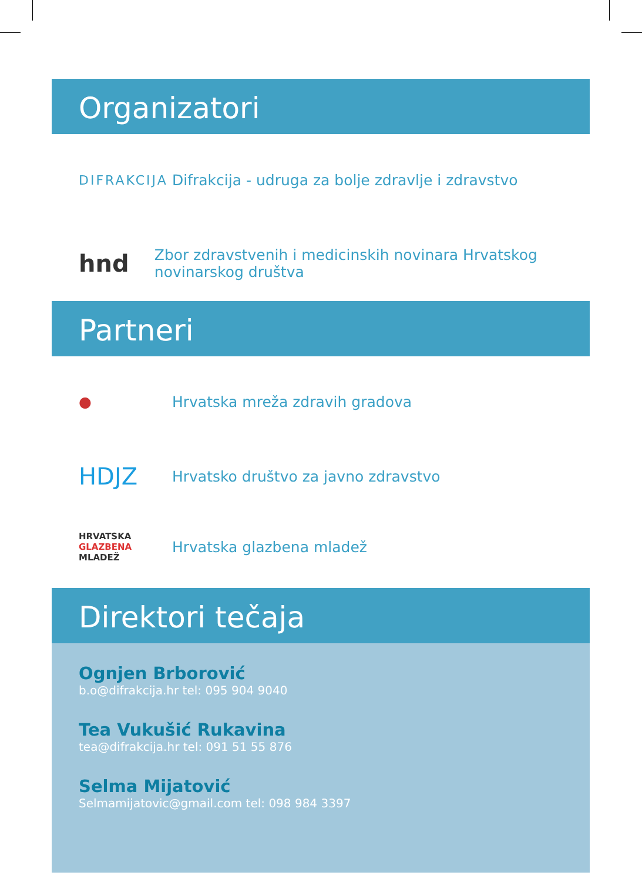Organizatori
DIFRAKCIJA
Difrakcija - udruga za bolje zdravlje i zdravstvo
hnd
Zbor zdravstvenih i medicinskih novinara Hrvatskog novinarskog društva
Partneri
● Hrvatska mreža zdravih gradova
HDJZ
Hrvatsko društvo za javno zdravstvo
HRVATSKA
GLAZBENA
MLADEŽ
Hrvatska glazbena mladež
Direktori tečaja
Ognjen Brborović
b.o@difrakcija.hr tel: 095 904 9040
Tea Vukušić Rukavina
tea@difrakcija.hr tel: 091 51 55 876
Selma Mijatović
Selmamijatovic@gmail.com tel: 098 984 3397